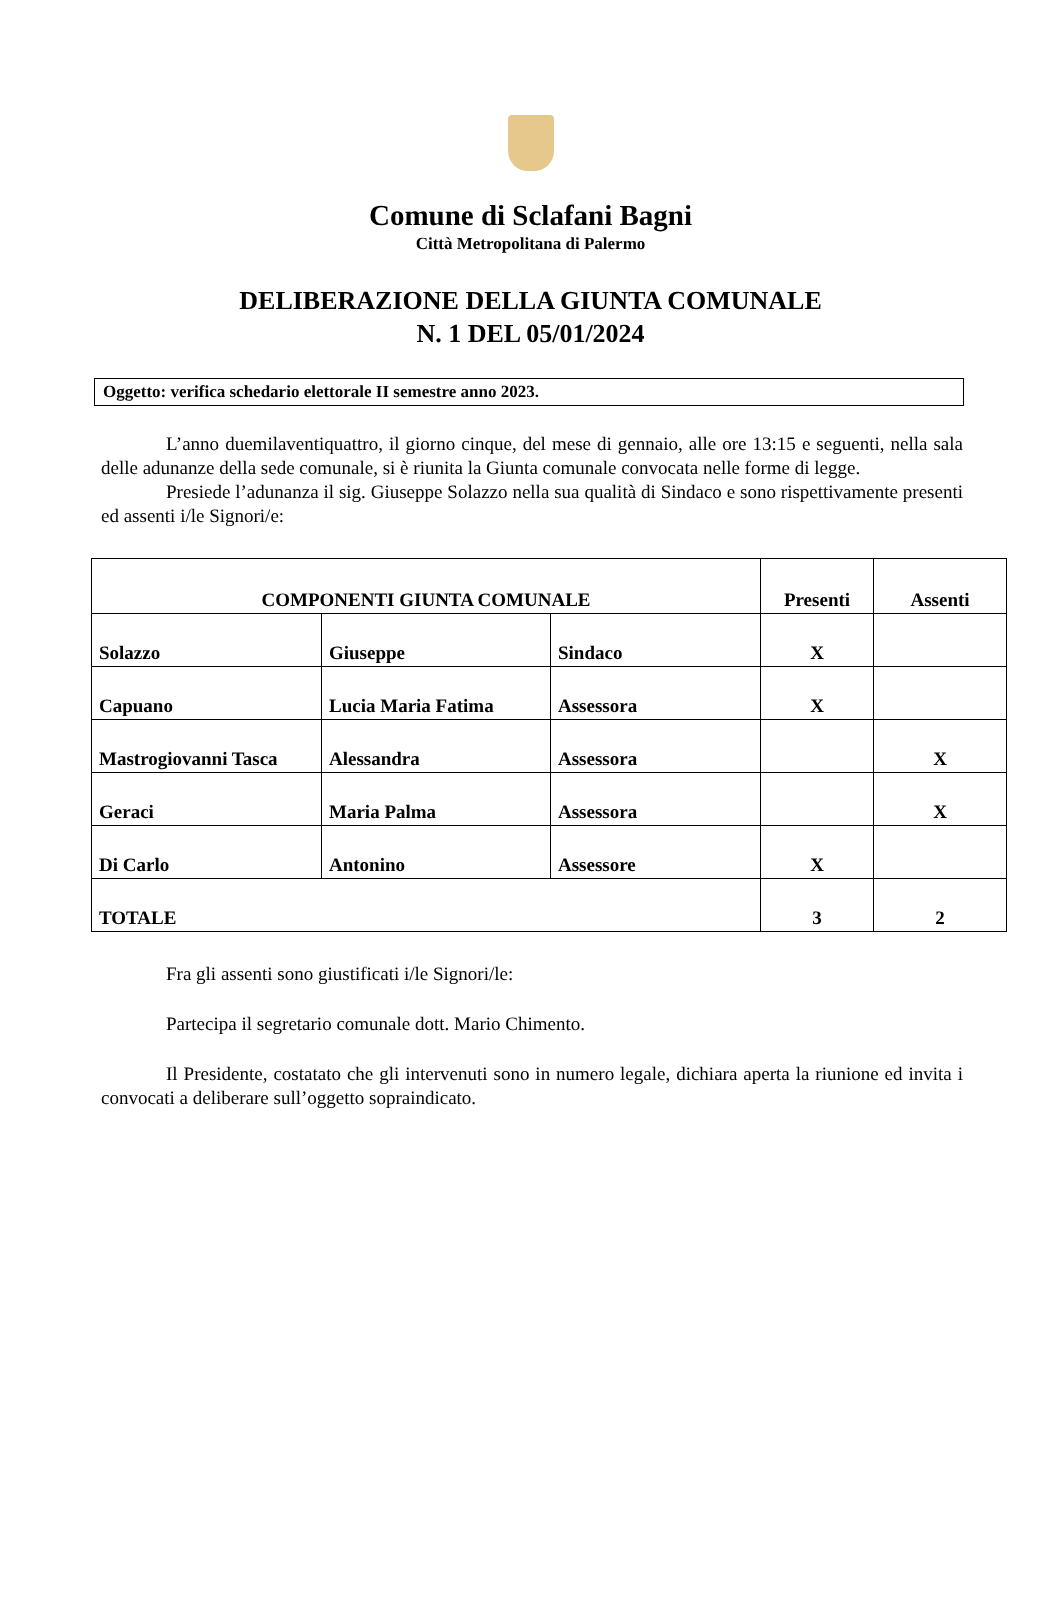Comune di Sclafani Bagni
Città Metropolitana di Palermo
DELIBERAZIONE DELLA GIUNTA COMUNALE
N. 1 DEL 05/01/2024
Oggetto: verifica schedario elettorale II semestre anno 2023.
L’anno duemilaventiquattro, il giorno cinque, del mese di gennaio, alle ore 13:15 e seguenti, nella sala delle adunanze della sede comunale, si è riunita la Giunta comunale convocata nelle forme di legge.
Presiede l’adunanza il sig. Giuseppe Solazzo nella sua qualità di Sindaco e sono rispettivamente presenti ed assenti i/le Signori/e:
| COMPONENTI GIUNTA COMUNALE | | | Presenti | Assenti |
| --- | --- | --- | --- | --- |
| Solazzo | Giuseppe | Sindaco | X | |
| Capuano | Lucia Maria Fatima | Assessora | X | |
| Mastrogiovanni Tasca | Alessandra | Assessora | | X |
| Geraci | Maria Palma | Assessora | | X |
| Di Carlo | Antonino | Assessore | X | |
| TOTALE | | | 3 | 2 |
Fra gli assenti sono giustificati i/le Signori/le:
Partecipa il segretario comunale dott. Mario Chimento.
Il Presidente, costatato che gli intervenuti sono in numero legale, dichiara aperta la riunione ed invita i convocati a deliberare sull’oggetto sopraindicato.